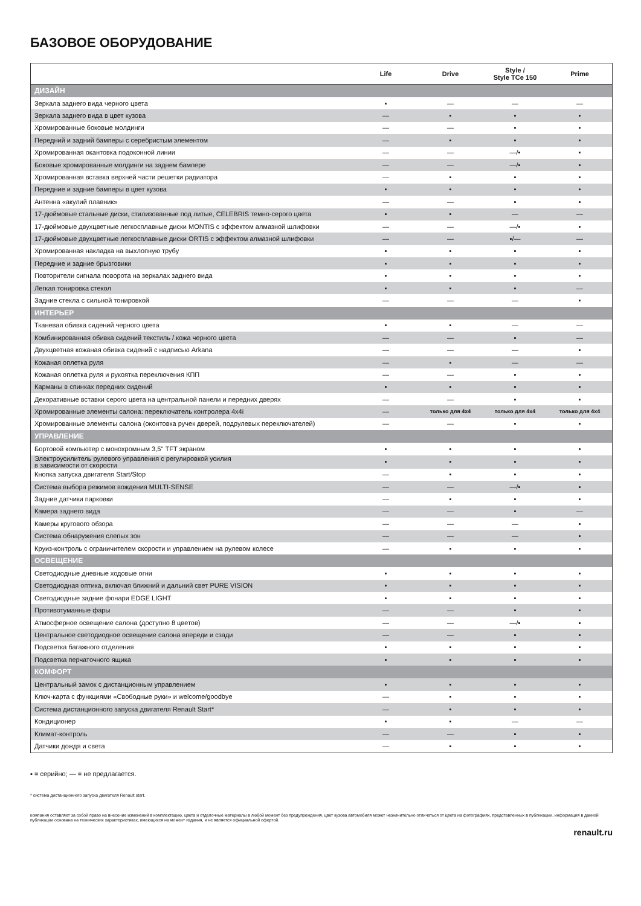БАЗОВОЕ ОБОРУДОВАНИЕ
| | Life | Drive | Style / Style TCe 150 | Prime |
| --- | --- | --- | --- | --- |
| ДИЗАЙН | | | | |
| Зеркала заднего вида черного цвета | ▪ | — | — | — |
| Зеркала заднего вида в цвет кузова | — | ▪ | ▪ | ▪ |
| Хромированные боковые молдинги | — | — | ▪ | ▪ |
| Передний и задний бамперы с серебристым элементом | — | ▪ | ▪ | ▪ |
| Хромированная окантовка подоконной линии | — | — | —/▪ | ▪ |
| Боковые хромированные молдинги на заднем бампере | — | — | —/▪ | ▪ |
| Хромированная вставка верхней части решетки радиатора | — | ▪ | ▪ | ▪ |
| Передние и задние бамперы в цвет кузова | ▪ | ▪ | ▪ | ▪ |
| Антенна «акулий плавник» | — | — | ▪ | ▪ |
| 17-дюймовые стальные диски, стилизованные под литые, CELEBRIS темно-серого цвета | ▪ | ▪ | — | — |
| 17-дюймовые двухцветные легкосплавные диски MONTIS с эффектом алмазной шлифовки | — | — | —/▪ | ▪ |
| 17-дюймовые двухцветные легкосплавные диски ORTIS с эффектом алмазной шлифовки | — | — | ▪/— | — |
| Хромированная накладка на выхлопную трубу | ▪ | ▪ | ▪ | ▪ |
| Передние и задние брызговики | ▪ | ▪ | ▪ | ▪ |
| Повторители сигнала поворота на зеркалах заднего вида | ▪ | ▪ | ▪ | ▪ |
| Легкая тонировка стекол | ▪ | ▪ | ▪ | — |
| Задние стекла с сильной тонировкой | — | — | — | ▪ |
| ИНТЕРЬЕР | | | | |
| Тканевая обивка сидений черного цвета | ▪ | ▪ | — | — |
| Комбинированная обивка сидений текстиль / кожа черного цвета | — | — | ▪ | — |
| Двухцветная кожаная обивка сидений с надписью Arkana | — | — | — | ▪ |
| Кожаная оплетка руля | — | ▪ | — | — |
| Кожаная оплетка руля и рукоятка переключения КПП | — | — | ▪ | ▪ |
| Карманы в спинках передних сидений | ▪ | ▪ | ▪ | ▪ |
| Декоративные вставки серого цвета на центральной панели и передних дверях | — | — | ▪ | ▪ |
| Хромированные элементы салона: переключатель контролера 4x4i | — | только для 4x4 | только для 4x4 | только для 4x4 |
| Хромированные элементы салона (оконтовка ручек дверей, подрулевых переключателей) | — | — | ▪ | ▪ |
| УПРАВЛЕНИЕ | | | | |
| Бортовой компьютер с монохромным 3,5'' TFT экраном | ▪ | ▪ | ▪ | ▪ |
| Электроусилитель рулевого управления с регулировкой усилия в зависимости от скорости | ▪ | ▪ | ▪ | ▪ |
| Кнопка запуска двигателя Start/Stop | — | ▪ | ▪ | ▪ |
| Система выбора режимов вождения MULTI-SENSE | — | — | —/▪ | ▪ |
| Задние датчики парковки | — | ▪ | ▪ | ▪ |
| Камера заднего вида | — | — | ▪ | — |
| Камеры кругового обзора | — | — | — | ▪ |
| Система обнаружения слепых зон | — | — | — | ▪ |
| Круиз-контроль с ограничителем скорости и управлением на рулевом колесе | — | ▪ | ▪ | ▪ |
| ОСВЕЩЕНИЕ | | | | |
| Светодиодные дневные ходовые огни | ▪ | ▪ | ▪ | ▪ |
| Светодиодная оптика, включая ближний и дальний свет PURE VISION | ▪ | ▪ | ▪ | ▪ |
| Светодиодные задние фонари EDGE LIGHT | ▪ | ▪ | ▪ | ▪ |
| Противотуманные фары | — | — | ▪ | ▪ |
| Атмосферное освещение салона (доступно 8 цветов) | — | — | —/▪ | ▪ |
| Центральное светодиодное освещение салона впереди и сзади | — | — | ▪ | ▪ |
| Подсветка багажного отделения | ▪ | ▪ | ▪ | ▪ |
| Подсветка перчаточного ящика | ▪ | ▪ | ▪ | ▪ |
| КОМФОРТ | | | | |
| Центральный замок с дистанционным управлением | ▪ | ▪ | ▪ | ▪ |
| Ключ-карта с функциями «Свободные руки» и welcome/goodbye | — | ▪ | ▪ | ▪ |
| Система дистанционного запуска двигателя Renault Start* | — | ▪ | ▪ | ▪ |
| Кондиционер | ▪ | ▪ | — | — |
| Климат-контроль | — | — | ▪ | ▪ |
| Датчики дождя и света | — | ▪ | ▪ | ▪ |
▪ = серийно; — = не предлагается.
* система дистанционного запуска двигателя Renault start.
компания оставляет за собой право на внесение изменений в комплектацию, цвета и отделочные материалы в любой момент без предупреждения. цвет кузова автомобиля может незначительно отличаться от цвета на фотографиях, представленных в публикации. информация в данной публикации основана на технических характеристиках, имеющихся на момент издания, и не является официальной офертой.
renault.ru